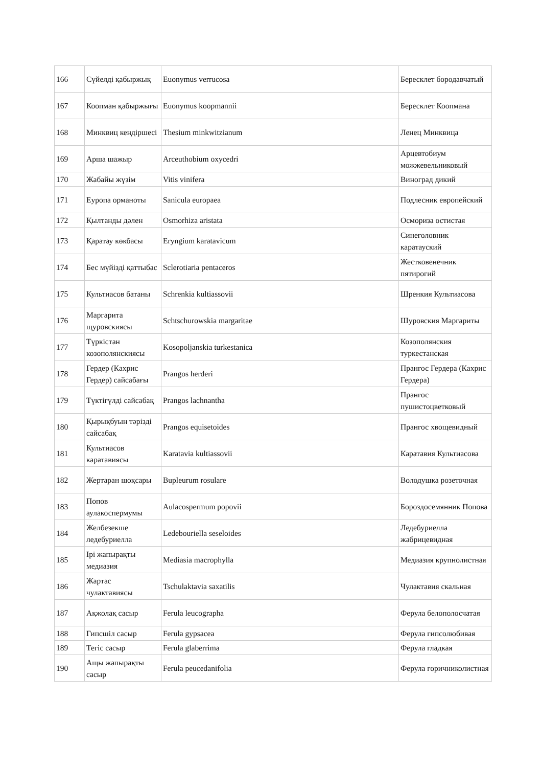| 166 | Сүйелді қабыржық | Euonymus verrucosa | Бересклет бородавчатый |
| 167 | Коопман қабыржығы | Euonymus koopmannii | Бересклет Коопмана |
| 168 | Минквиц кендіршесі | Thesium minkwitzianum | Ленец Минквица |
| 169 | Арша шажыр | Arceuthobium oxycedri | Арцевтобиум можжевельниковый |
| 170 | Жабайы жүзім | Vitis vinifera | Виноград дикий |
| 171 | Еуропа орманоты | Sanicula europaea | Подлесник европейский |
| 172 | Қылтанды дәлен | Osmorhiza aristata | Осмориза остистая |
| 173 | Қаратау көкбасы | Eryngium karatavicum | Синеголовник каратауский |
| 174 | Бес мүйізді қаттыбас | Sclerotiaria pentaceros | Жестковенечник пятирогий |
| 175 | Культиасов батаны | Schrenkia kultiassovii | Шренкия Культиасова |
| 176 | Маргарита щуровскиясы | Schtschurowskia margaritae | Шуровския Маргариты |
| 177 | Түркістан козополянскиясы | Kosopoljanskia turkestanica | Козополянския туркестанская |
| 178 | Гердер (Кахрис Гердер) сайсабағы | Prangos herderi | Прангос Гердера (Кахрис Гердера) |
| 179 | Түктігүлді сайсабақ | Prangos lachnantha | Прангос пушистоцветковый |
| 180 | Қырықбуын тәрізді сайсабақ | Prangos equisetoides | Прангос хвощевидный |
| 181 | Культиасов каратавиясы | Karatavia kultiassovii | Каратавия Культиасова |
| 182 | Жертаран шоқсары | Bupleurum rosulare | Володушка розеточная |
| 183 | Попов аулакоспермумы | Aulacospermum popovii | Бороздосемянник Попова |
| 184 | Желбезекше ледебуриелла | Ledebouriella seseloides | Ледебуриелла жабрицевидная |
| 185 | Ірі жапырақты медиазия | Mediasia macrophylla | Медиазия крупнолистная |
| 186 | Жартас чулактавиясы | Tschulaktavia saxatilis | Чулактавия скальная |
| 187 | Ақжолақ сасыр | Ferula leucographa | Ферула белополосчатая |
| 188 | Гипсшіл сасыр | Ferula gypsacea | Ферула гипсолюбивая |
| 189 | Тегіс сасыр | Ferula glaberrima | Ферула гладкая |
| 190 | Ащы жапырақты сасыр | Ferula peucedanifolia | Ферула горичниколистная |